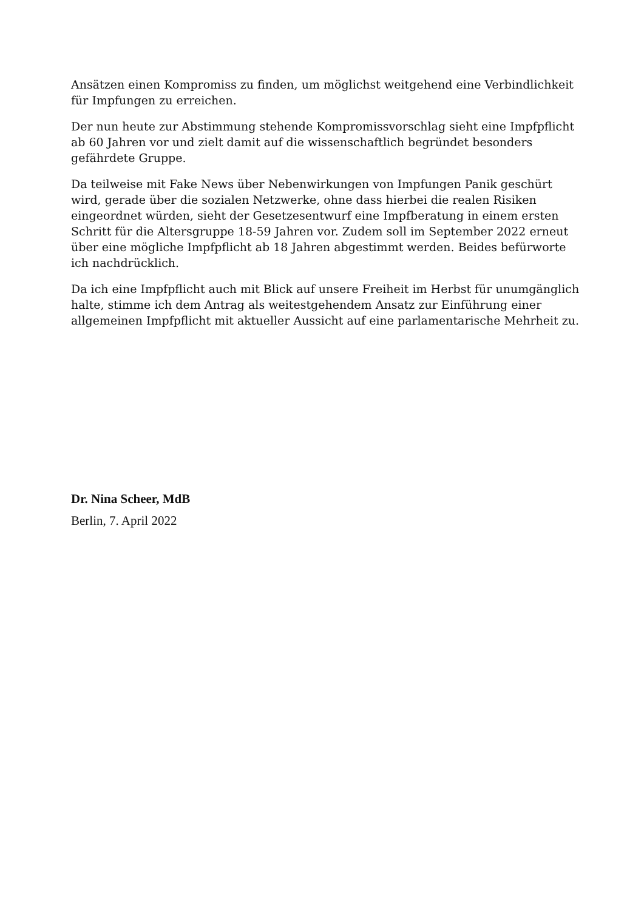Ansätzen einen Kompromiss zu finden, um möglichst weitgehend eine Verbindlichkeit für Impfungen zu erreichen.
Der nun heute zur Abstimmung stehende Kompromissvorschlag sieht eine Impfpflicht ab 60 Jahren vor und zielt damit auf die wissenschaftlich begründet besonders gefährdete Gruppe.
Da teilweise mit Fake News über Nebenwirkungen von Impfungen Panik geschürt wird, gerade über die sozialen Netzwerke, ohne dass hierbei die realen Risiken eingeordnet würden, sieht der Gesetzesentwurf eine Impfberatung in einem ersten Schritt für die Altersgruppe 18-59 Jahren vor. Zudem soll im September 2022 erneut über eine mögliche Impfpflicht ab 18 Jahren abgestimmt werden. Beides befürworte ich nachdrücklich.
Da ich eine Impfpflicht auch mit Blick auf unsere Freiheit im Herbst für unumgänglich halte, stimme ich dem Antrag als weitestgehendem Ansatz zur Einführung einer allgemeinen Impfpflicht mit aktueller Aussicht auf eine parlamentarische Mehrheit zu.
Dr. Nina Scheer, MdB
Berlin, 7. April 2022